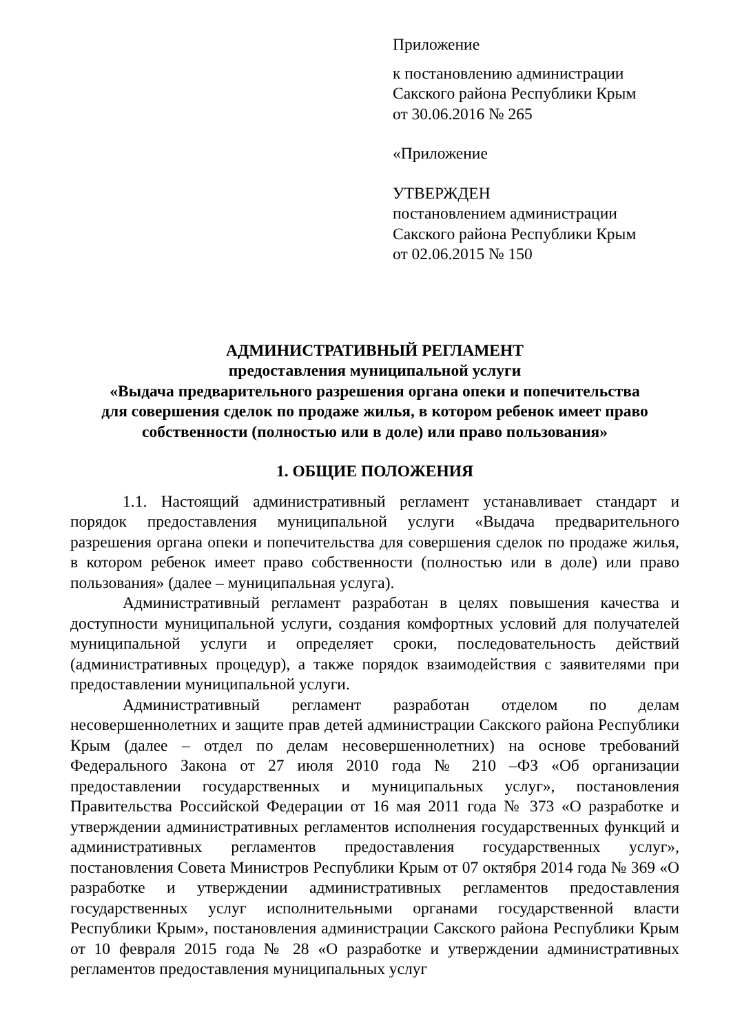Приложение
к постановлению администрации
Сакского района Республики Крым
от 30.06.2016 № 265
«Приложение
УТВЕРЖДЕН
постановлением администрации
Сакского района Республики Крым
от 02.06.2015 № 150
АДМИНИСТРАТИВНЫЙ РЕГЛАМЕНТ
предоставления муниципальной услуги
«Выдача предварительного разрешения органа опеки и попечительства
для совершения сделок по продаже жилья, в котором ребенок имеет право
собственности (полностью или в доле) или право пользования»
1. ОБЩИЕ ПОЛОЖЕНИЯ
1.1. Настоящий административный регламент устанавливает стандарт и порядок предоставления муниципальной услуги «Выдача предварительного разрешения органа опеки и попечительства для совершения сделок по продаже жилья, в котором ребенок имеет право собственности (полностью или в доле) или право пользования» (далее – муниципальная услуга).
Административный регламент разработан в целях повышения качества и доступности муниципальной услуги, создания комфортных условий для получателей муниципальной услуги и определяет сроки, последовательность действий (административных процедур), а также порядок взаимодействия с заявителями при предоставлении муниципальной услуги.
Административный регламент разработан отделом по делам несовершеннолетних и защите прав детей администрации Сакского района Республики Крым (далее – отдел по делам несовершеннолетних) на основе требований Федерального Закона от 27 июля 2010 года № 210 –ФЗ «Об организации предоставлении государственных и муниципальных услуг», постановления Правительства Российской Федерации от 16 мая 2011 года № 373 «О разработке и утверждении административных регламентов исполнения государственных функций и административных регламентов предоставления государственных услуг», постановления Совета Министров Республики Крым от 07 октября 2014 года № 369 «О разработке и утверждении административных регламентов предоставления государственных услуг исполнительными органами государственной власти Республики Крым», постановления администрации Сакского района Республики Крым от 10 февраля 2015 года № 28 «О разработке и утверждении административных регламентов предоставления муниципальных услуг